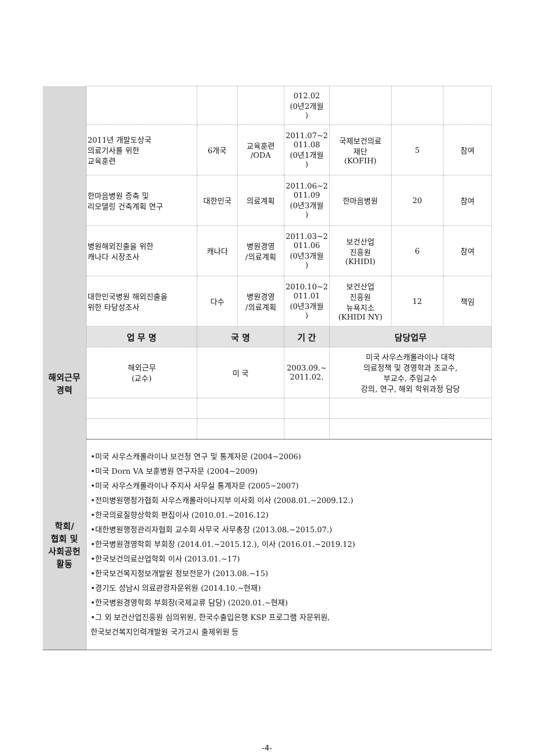| | | | | 012.02 (0년2개월 ) | | | |
| | 2011년 개발도상국 의료기사를 위한 교육훈련 | 6개국 | 교육훈련 /ODA | 2011.07~2 011.08 (0년1개월 ) | 국제보건의료 재단 (KOFIH) | 5 | 참여 |
| | 한마음병원 증축 및 리모델링 건축계획 연구 | 대한민국 | 의료계획 | 2011.06~2 011.09 (0년3개월 ) | 한마음병원 | 20 | 참여 |
| | 병원해외진출을 위한 캐나다 시장조사 | 캐나다 | 병원경영 /의료계획 | 2011.03~2 011.06 (0년3개월 ) | 보건산업 진흥원 (KHIDI) | 6 | 참여 |
| | 대한민국병원 해외진출을 위한 타당성조사 | 다수 | 병원경영 /의료계획 | 2010.10~2 011.01 (0년3개월 ) | 보건산업 진흥원 뉴욕지소 (KHIDI NY) | 12 | 책임 |
| 해외근무 경력 | 업 무 명 | 국 명 | | 기 간 | 담당업무 | | |
| | 해외근무 (교수) | 미 국 | | 2003.09.~ 2011.02. | 미국 사우스캐롤라이나 대학 의료정책 및 경영학과 조교수, 부교수, 주임교수 강의, 연구, 해외 학위과정 담당 | | |
| 학회/ 협회 및 사회공헌 활동 | •미국 사우스캐롤라이나 보건청 연구 및 통계자문 (2004~2006) •미국 Dorn VA 보훈병원 연구자문 (2004~2009) •미국 사우스캐롤라이나 주지사 사무실 통계자문 (2005~2007) •전미병원행정가협회 사우스캐롤라이나지부 이사회 이사 (2008.01.~2009.12.) •한국의료질향상학회 편집이사 (2010.01.~2016.12) •대한병원행정관리자협회 교수회 사무국 사무총장 (2013.08.~2015.07.) •한국병원경영학회 부회장 (2014.01.~2015.12.), 이사 (2016.01.~2019.12) •한국보건의료산업학회 이사 (2013.01.~17) •한국보건복지정보개발원 정보전문가 (2013.08.~15) •경기도 성남시 의료관광자문위원 (2014.10.~현재) •한국병원경영학회 부회장(국제교류 담당) (2020.01.~현재) •그 외 보건산업진흥원 심의위원, 한국수출입은행 KSP 프로그램 자문위원, 한국보건복지인력개발원 국가고시 출제위원 등 | | | | | | |
-4-